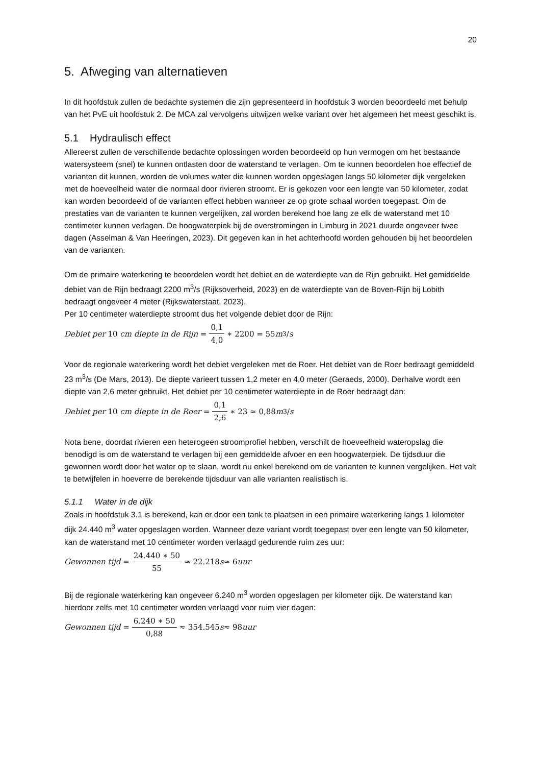20
5. Afweging van alternatieven
In dit hoofdstuk zullen de bedachte systemen die zijn gepresenteerd in hoofdstuk 3 worden beoordeeld met behulp van het PvE uit hoofdstuk 2. De MCA zal vervolgens uitwijzen welke variant over het algemeen het meest geschikt is.
5.1 Hydraulisch effect
Allereerst zullen de verschillende bedachte oplossingen worden beoordeeld op hun vermogen om het bestaande watersysteem (snel) te kunnen ontlasten door de waterstand te verlagen. Om te kunnen beoordelen hoe effectief de varianten dit kunnen, worden de volumes water die kunnen worden opgeslagen langs 50 kilometer dijk vergeleken met de hoeveelheid water die normaal door rivieren stroomt. Er is gekozen voor een lengte van 50 kilometer, zodat kan worden beoordeeld of de varianten effect hebben wanneer ze op grote schaal worden toegepast. Om de prestaties van de varianten te kunnen vergelijken, zal worden berekend hoe lang ze elk de waterstand met 10 centimeter kunnen verlagen. De hoogwaterpiek bij de overstromingen in Limburg in 2021 duurde ongeveer twee dagen (Asselman & Van Heeringen, 2023). Dit gegeven kan in het achterhoofd worden gehouden bij het beoordelen van de varianten.
Om de primaire waterkering te beoordelen wordt het debiet en de waterdiepte van de Rijn gebruikt. Het gemiddelde debiet van de Rijn bedraagt 2200 m<sup>3</sup>/s (Rijksoverheid, 2023) en de waterdiepte van de Boven-Rijn bij Lobith bedraagt ongeveer 4 meter (Rijkswaterstaat, 2023).
Per 10 centimeter waterdiepte stroomt dus het volgende debiet door de Rijn:
Debiet per 10 cm diepte in de Rijn = 0,1 4,0 ∗ 2200 = 55 m<sup>3</sup>/ s
Voor de regionale waterkering wordt het debiet vergeleken met de Roer. Het debiet van de Roer bedraagt gemiddeld 23 m<sup>3</sup>/s (De Mars, 2013). De diepte varieert tussen 1,2 meter en 4,0 meter (Geraeds, 2000). Derhalve wordt een diepte van 2,6 meter gebruikt. Het debiet per 10 centimeter waterdiepte in de Roer bedraagt dan:
Debiet per 10 cm diepte in de Roer = 0,1 2,6 ∗ 23 ≈ 0,88 m<sup>3</sup>/ s
Nota bene, doordat rivieren een heterogeen stroomprofiel hebben, verschilt de hoeveelheid wateropslag die benodigd is om de waterstand te verlagen bij een gemiddelde afvoer en een hoogwaterpiek. De tijdsduur die gewonnen wordt door het water op te slaan, wordt nu enkel berekend om de varianten te kunnen vergelijken. Het valt te betwijfelen in hoeverre de berekende tijdsduur van alle varianten realistisch is.
5.1.1 Water in de dijk
Zoals in hoofdstuk 3.1 is berekend, kan er door een tank te plaatsen in een primaire waterkering langs 1 kilometer dijk 24.440 m<sup>3</sup> water opgeslagen worden. Wanneer deze variant wordt toegepast over een lengte van 50 kilometer, kan de waterstand met 10 centimeter worden verlaagd gedurende ruim zes uur:
Gewonnen tijd = 24.440 ∗ 50 55 ≈ 22.218 s ≈ 6 uur
Bij de regionale waterkering kan ongeveer 6.240 m<sup>3</sup> worden opgeslagen per kilometer dijk. De waterstand kan hierdoor zelfs met 10 centimeter worden verlaagd voor ruim vier dagen:
Gewonnen tijd = 6.240 ∗ 50 0,88 ≈ 354.545 s ≈ 98 uur